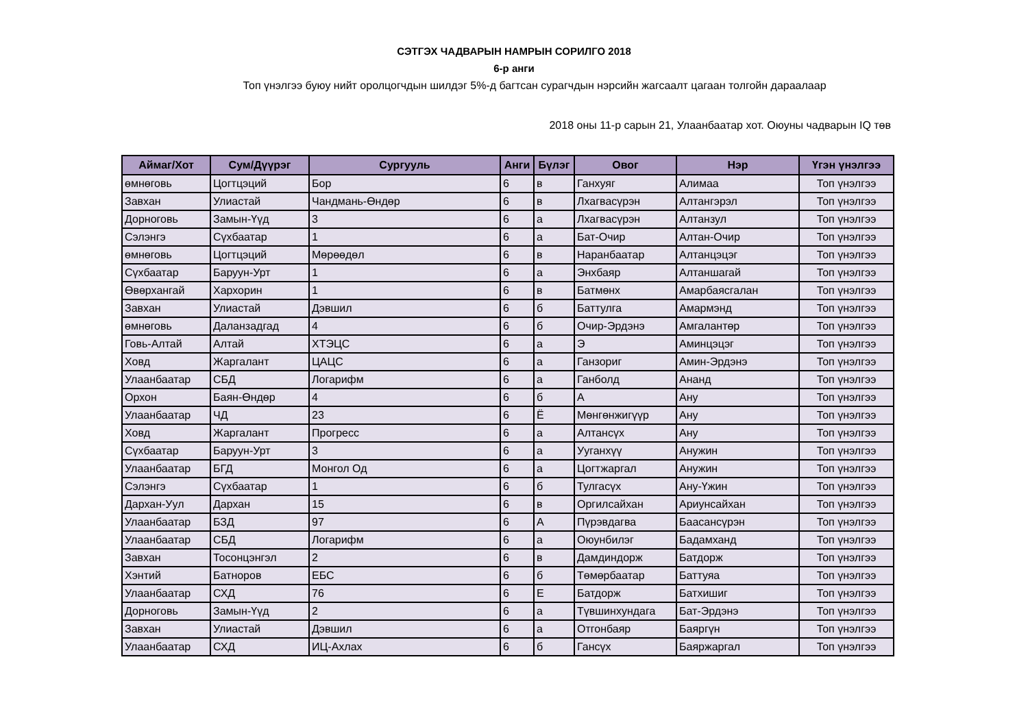СЭТГЭХ ЧАДВАРЫН НАМРЫН СОРИЛГО 2018
6-р анги
Топ үнэлгээ буюу нийт оролцогчдын шилдэг 5%-д багтсан сурагчдын нэрсийн жагсаалт цагаан толгойн дараалаар
2018 оны 11-р сарын 21, Улаанбаатар хот. Оюуны чадварын IQ төв
| Аймаг/Хот | Сум/Дүүрэг | Сургууль | Анги | Бүлэг | Овог | Нэр | Үгэн үнэлгээ |
| --- | --- | --- | --- | --- | --- | --- | --- |
| өмнөговь | Цогтцэций | Бор | 6 | в | Ганхуяг | Алимаа | Топ үнэлгээ |
| Завхан | Улиастай | Чандмань-Өндөр | 6 | в | Лхагвасүрэн | Алтангэрэл | Топ үнэлгээ |
| Дорноговь | Замын-Үүд | 3 | 6 | а | Лхагвасүрэн | Алтанзул | Топ үнэлгээ |
| Сэлэнгэ | Сүхбаатар | 1 | 6 | а | Бат-Очир | Алтан-Очир | Топ үнэлгээ |
| өмнөговь | Цогтцэций | Мөрөөдөл | 6 | в | Наранбаатар | Алтанцэцэг | Топ үнэлгээ |
| Сүхбаатар | Баруун-Урт | 1 | 6 | а | Энхбаяр | Алтаншагай | Топ үнэлгээ |
| Өвөрхангай | Хархорин | 1 | 6 | в | Батмөнх | Амарбаясгалан | Топ үнэлгээ |
| Завхан | Улиастай | Дэвшил | 6 | б | Баттулга | Амармэнд | Топ үнэлгээ |
| өмнөговь | Даланзадгад | 4 | 6 | б | Очир-Эрдэнэ | Амгалантөр | Топ үнэлгээ |
| Говь-Алтай | Алтай | ХТЭЦС | 6 | а | Э | Аминцэцэг | Топ үнэлгээ |
| Ховд | Жаргалант | ЦАЦС | 6 | а | Ганзориг | Амин-Эрдэнэ | Топ үнэлгээ |
| Улаанбаатар | СБД | Логарифм | 6 | а | Ганболд | Ананд | Топ үнэлгээ |
| Орхон | Баян-Өндөр | 4 | 6 | б | А | Ану | Топ үнэлгээ |
| Улаанбаатар | ЧД | 23 | 6 | Ё | Мөнгөнжигүүр | Ану | Топ үнэлгээ |
| Ховд | Жаргалант | Прогресс | 6 | а | Алтансүх | Ану | Топ үнэлгээ |
| Сүхбаатар | Баруун-Урт | 3 | 6 | а | Ууганхүү | Анужин | Топ үнэлгээ |
| Улаанбаатар | БГД | Монгол Од | 6 | а | Цогтжаргал | Анужин | Топ үнэлгээ |
| Сэлэнгэ | Сүхбаатар | 1 | 6 | б | Тулгасүх | Ану-Үжин | Топ үнэлгээ |
| Дархан-Уул | Дархан | 15 | 6 | в | Оргилсайхан | Ариунсайхан | Топ үнэлгээ |
| Улаанбаатар | БЗД | 97 | 6 | А | Пүрэвдагва | Баасансүрэн | Топ үнэлгээ |
| Улаанбаатар | СБД | Логарифм | 6 | а | Оюунбилэг | Бадамханд | Топ үнэлгээ |
| Завхан | Тосонцэнгэл | 2 | 6 | в | Дамдиндорж | Батдорж | Топ үнэлгээ |
| Хэнтий | Батноров | ЕБС | 6 | б | Төмөрбаатар | Баттуяа | Топ үнэлгээ |
| Улаанбаатар | СХД | 76 | 6 | Е | Батдорж | Батхишиг | Топ үнэлгээ |
| Дорноговь | Замын-Үүд | 2 | 6 | а | Түвшинхундага | Бат-Эрдэнэ | Топ үнэлгээ |
| Завхан | Улиастай | Дэвшил | 6 | а | Отгонбаяр | Баяргүн | Топ үнэлгээ |
| Улаанбаатар | СХД | ИЦ-Ахлах | 6 | б | Гансүх | Баяржаргал | Топ үнэлгээ |